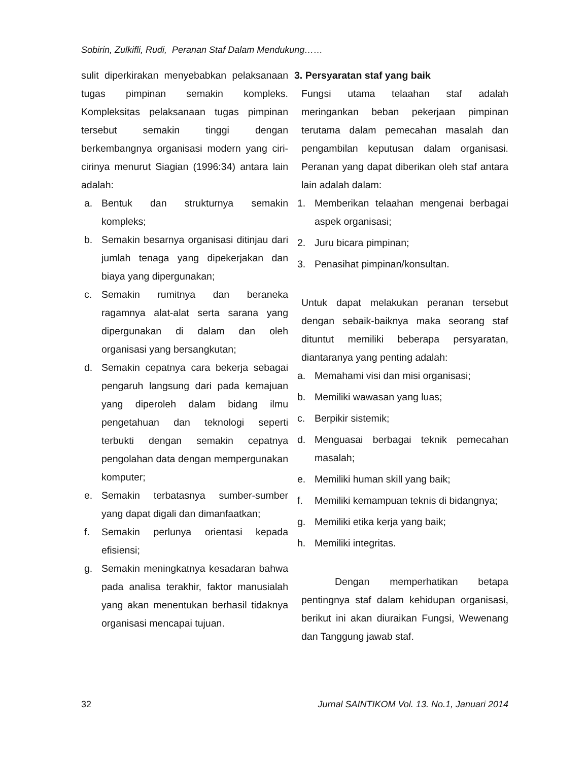Sobirin, Zulkifli, Rudi, Peranan Staf Dalam Mendukung……
sulit diperkirakan menyebabkan pelaksanaan tugas pimpinan semakin kompleks. Kompleksitas pelaksanaan tugas pimpinan tersebut semakin tinggi dengan berkembangnya organisasi modern yang ciri-cirinya menurut Siagian (1996:34) antara lain adalah:
a. Bentuk dan strukturnya semakin kompleks;
b. Semakin besarnya organisasi ditinjau dari jumlah tenaga yang dipekerjakan dan biaya yang dipergunakan;
c. Semakin rumitnya dan beraneka ragamnya alat-alat serta sarana yang dipergunakan di dalam dan oleh organisasi yang bersangkutan;
d. Semakin cepatnya cara bekerja sebagai pengaruh langsung dari pada kemajuan yang diperoleh dalam bidang ilmu pengetahuan dan teknologi seperti terbukti dengan semakin cepatnya pengolahan data dengan mempergunakan komputer;
e. Semakin terbatasnya sumber-sumber yang dapat digali dan dimanfaatkan;
f. Semakin perlunya orientasi kepada efisiensi;
g. Semakin meningkatnya kesadaran bahwa pada analisa terakhir, faktor manusialah yang akan menentukan berhasil tidaknya organisasi mencapai tujuan.
3. Persyaratan staf yang baik
Fungsi utama telaahan staf adalah meringankan beban pekerjaan pimpinan terutama dalam pemecahan masalah dan pengambilan keputusan dalam organisasi. Peranan yang dapat diberikan oleh staf antara lain adalah dalam:
1. Memberikan telaahan mengenai berbagai aspek organisasi;
2. Juru bicara pimpinan;
3. Penasihat pimpinan/konsultan.
Untuk dapat melakukan peranan tersebut dengan sebaik-baiknya maka seorang staf dituntut memiliki beberapa persyaratan, diantaranya yang penting adalah:
a. Memahami visi dan misi organisasi;
b. Memiliki wawasan yang luas;
c. Berpikir sistemik;
d. Menguasai berbagai teknik pemecahan masalah;
e. Memiliki human skill yang baik;
f. Memiliki kemampuan teknis di bidangnya;
g. Memiliki etika kerja yang baik;
h. Memiliki integritas.
Dengan memperhatikan betapa pentingnya staf dalam kehidupan organisasi, berikut ini akan diuraikan Fungsi, Wewenang dan Tanggung jawab staf.
32 Jurnal SAINTIKOM Vol. 13. No.1, Januari 2014